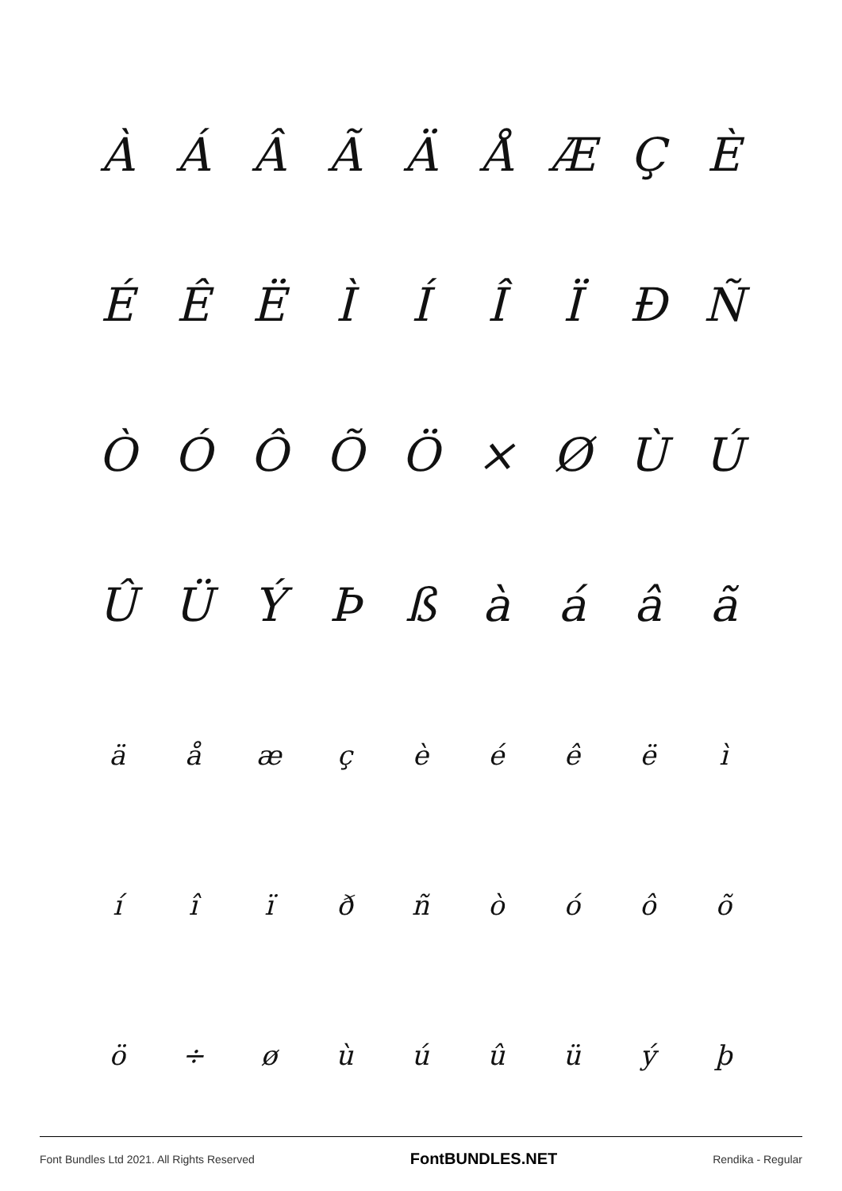À Á Â Ã Ä Å Æ Ç È
É Ê Ë Ì Í Î Ï Ð Ñ
Ò Ó Ô Õ Ö × Ø Ù Ú
Û Ü Ý Þ ß à á â ã
ä å æ ç è é ê ë ì
í î ï ð ñ ò ó ô õ
ö ÷ ø ù ú û ü ý þ
Font Bundles Ltd 2021. All Rights Reserved FontBUNDLES.NET Rendika - Regular